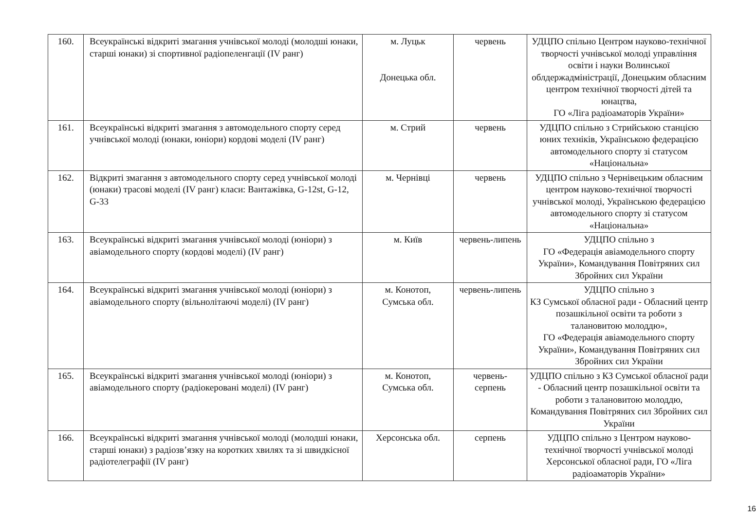| 160. | Всеукраїнські відкриті змагання учнівської молоді (молодші юнаки, старші юнаки) зі спортивної радіопеленгації (IV ранг) | м. Луцьк Донецька обл. | червень | УДЦПО спільно Центром науково-технічної творчості учнівської молоді управління освіти і науки Волинської облдержадміністрації, Донецьким обласним центром технічної творчості дітей та юнацтва, ГО «Ліга радіоаматорів України» |
| 161. | Всеукраїнські відкриті змагання з автомодельного спорту серед учнівської молоді (юнаки, юніори) кордові моделі (IV ранг) | м. Стрий | червень | УДЦПО спільно з Стрийською станцією юних техніків, Українською федерацією автомодельного спорту зі статусом «Національна» |
| 162. | Відкриті змагання з автомодельного спорту серед учнівської молоді (юнаки) трасові моделі (IV ранг) класи: Вантажівка, G-12st, G-12, G-33 | м. Чернівці | червень | УДЦПО спільно з Чернівецьким обласним центром науково-технічної творчості учнівської молоді, Українською федерацією автомодельного спорту зі статусом «Національна» |
| 163. | Всеукраїнські відкриті змагання учнівської молоді (юніори) з авіамодельного спорту (кордові моделі) (IV ранг) | м. Київ | червень-липень | УДЦПО спільно з ГО «Федерація авіамодельного спорту України», Командування Повітряних сил Збройних сил України |
| 164. | Всеукраїнські відкриті змагання учнівської молоді (юніори) з авіамодельного спорту (вільнолітаючі моделі) (IV ранг) | м. Конотоп, Сумська обл. | червень-липень | УДЦПО спільно з КЗ Сумської обласної ради - Обласний центр позашкільної освіти та роботи з талановитою молоддю», ГО «Федерація авіамодельного спорту України», Командування Повітряних сил Збройних сил України |
| 165. | Всеукраїнські відкриті змагання учнівської молоді (юніори) з авіамодельного спорту (радіокеровані моделі) (IV ранг) | м. Конотоп, Сумська обл. | червень- серпень | УДЦПО спільно з КЗ Сумської обласної ради - Обласний центр позашкільної освіти та роботи з талановитою молоддю, Командування Повітряних сил Збройних сил України |
| 166. | Всеукраїнські відкриті змагання учнівської молоді (молодші юнаки, старші юнаки) з радіозв’язку на коротких хвилях та зі швидкісної радіотелеграфії (IV ранг) | Херсонська обл. | серпень | УДЦПО спільно з Центром науково-технічної творчості учнівської молоді Херсонської обласної ради, ГО «Ліга радіоаматорів України» |
16